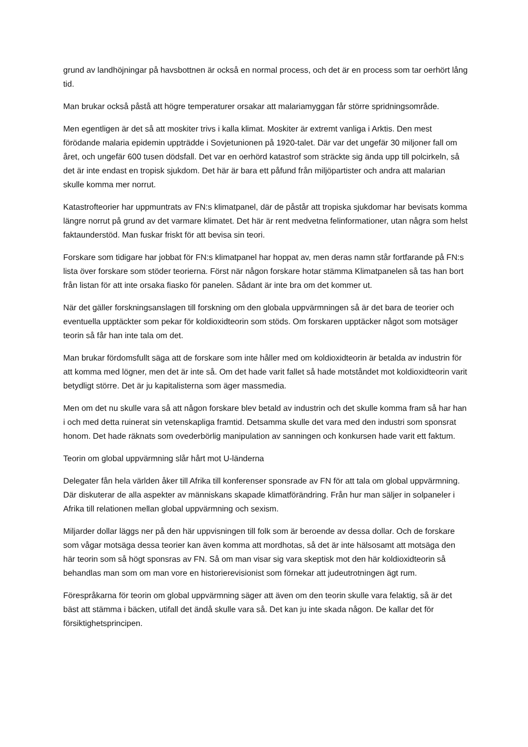grund av landhöjningar på havsbottnen är också en normal process, och det är en process som tar oerhört lång tid.
Man brukar också påstå att högre temperaturer orsakar att malariamyggan får större spridningsområde.
Men egentligen är det så att moskiter trivs i kalla klimat. Moskiter är extremt vanliga i Arktis. Den mest förödande malaria epidemin uppträdde i Sovjetunionen på 1920-talet. Där var det ungefär 30 miljoner fall om året, och ungefär 600 tusen dödsfall. Det var en oerhörd katastrof som sträckte sig ända upp till polcirkeln, så det är inte endast en tropisk sjukdom. Det här är bara ett påfund från miljöpartister och andra att malarian skulle komma mer norrut.
Katastrofteorier har uppmuntrats av FN:s klimatpanel, där de påstår att tropiska sjukdomar har bevisats komma längre norrut på grund av det varmare klimatet. Det här är rent medvetna felinformationer, utan några som helst faktaunderstöd. Man fuskar friskt för att bevisa sin teori.
Forskare som tidigare har jobbat för FN:s klimatpanel har hoppat av, men deras namn står fortfarande på FN:s lista över forskare som stöder teorierna. Först när någon forskare hotar stämma Klimatpanelen så tas han bort från listan för att inte orsaka fiasko för panelen. Sådant är inte bra om det kommer ut.
När det gäller forskningsanslagen till forskning om den globala uppvärmningen så är det bara de teorier och eventuella upptäckter som pekar för koldioxidteorin som stöds. Om forskaren upptäcker något som motsäger teorin så får han inte tala om det.
Man brukar fördomsfullt säga att de forskare som inte håller med om koldioxidteorin är betalda av industrin för att komma med lögner, men det är inte så. Om det hade varit fallet så hade motståndet mot koldioxidteorin varit betydligt större. Det är ju kapitalisterna som äger massmedia.
Men om det nu skulle vara så att någon forskare blev betald av industrin och det skulle komma fram så har han i och med detta ruinerat sin vetenskapliga framtid. Detsamma skulle det vara med den industri som sponsrat honom. Det hade räknats som ovederbörlig manipulation av sanningen och konkursen hade varit ett faktum.
Teorin om global uppvärmning slår hårt mot U-länderna
Delegater fån hela världen åker till Afrika till konferenser sponsrade av FN för att tala om global uppvärmning. Där diskuterar de alla aspekter av människans skapade klimatförändring. Från hur man säljer in solpaneler i Afrika till relationen mellan global uppvärmning och sexism.
Miljarder dollar läggs ner på den här uppvisningen till folk som är beroende av dessa dollar. Och de forskare som vågar motsäga dessa teorier kan även komma att mordhotas, så det är inte hälsosamt att motsäga den här teorin som så högt sponsras av FN. Så om man visar sig vara skeptisk mot den här koldioxidteorin så behandlas man som om man vore en historierevisionist som förnekar att judeutrotningen ägt rum.
Förespråkarna för teorin om global uppvärmning säger att även om den teorin skulle vara felaktig, så är det bäst att stämma i bäcken, utifall det ändå skulle vara så. Det kan ju inte skada någon. De kallar det för försiktighetsprincipen.